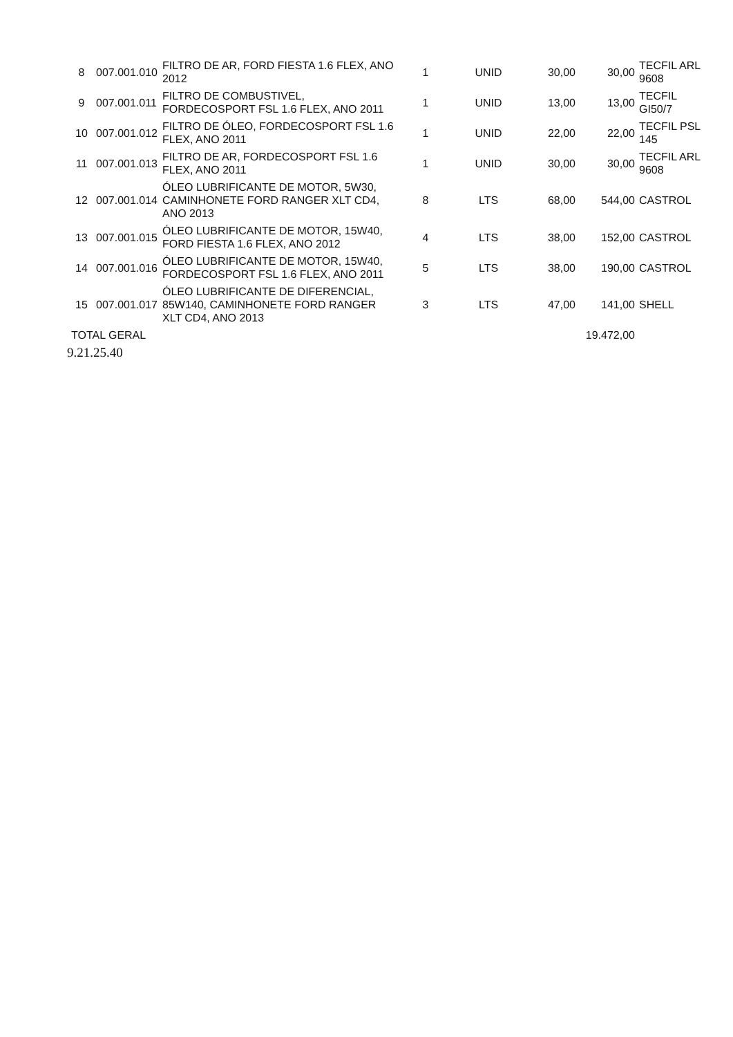| 8 | 007.001.010 | FILTRO DE AR, FORD FIESTA 1.6 FLEX, ANO 2012 | 1 | UNID | 30,00 | 30,00 | TECFIL ARL 9608 |
| 9 | 007.001.011 | FILTRO DE COMBUSTIVEL, FORDECOSPORT FSL 1.6 FLEX, ANO 2011 | 1 | UNID | 13,00 | 13,00 | TECFIL GI50/7 |
| 10 | 007.001.012 | FILTRO DE ÓLEO, FORDECOSPORT FSL 1.6 FLEX, ANO 2011 | 1 | UNID | 22,00 | 22,00 | TECFIL PSL 145 |
| 11 | 007.001.013 | FILTRO DE AR, FORDECOSPORT FSL 1.6 FLEX, ANO 2011 | 1 | UNID | 30,00 | 30,00 | TECFIL ARL 9608 |
| 12 | 007.001.014 | ÓLEO LUBRIFICANTE DE MOTOR, 5W30, CAMINHONETE FORD RANGER XLT CD4, ANO 2013 | 8 | LTS | 68,00 | 544,00 | CASTROL |
| 13 | 007.001.015 | ÓLEO LUBRIFICANTE DE MOTOR, 15W40, FORD FIESTA 1.6 FLEX, ANO 2012 | 4 | LTS | 38,00 | 152,00 | CASTROL |
| 14 | 007.001.016 | ÓLEO LUBRIFICANTE DE MOTOR, 15W40, FORDECOSPORT FSL 1.6 FLEX, ANO 2011 | 5 | LTS | 38,00 | 190,00 | CASTROL |
| 15 | 007.001.017 | ÓLEO LUBRIFICANTE DE DIFERENCIAL, 85W140, CAMINHONETE FORD RANGER XLT CD4, ANO 2013 | 3 | LTS | 47,00 | 141,00 | SHELL |
| TOTAL GERAL | | | | | | 19.472,00 | |
9.21.25.40